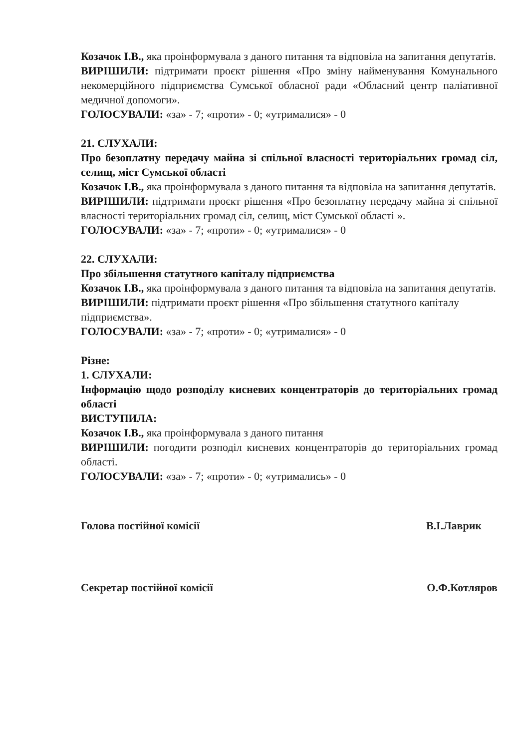Козачок І.В., яка проінформувала з даного питання та відповіла на запитання депутатів.
ВИРІШИЛИ: підтримати проєкт рішення «Про зміну найменування Комунального некомерційного підприємства Сумської обласної ради «Обласний центр паліативної медичної допомоги».
ГОЛОСУВАЛИ: «за» - 7; «проти» - 0; «утрималися» - 0
21. СЛУХАЛИ:
Про безоплатну передачу майна зі спільної власності територіальних громад сіл, селищ, міст Сумської області
Козачок І.В., яка проінформувала з даного питання та відповіла на запитання депутатів.
ВИРІШИЛИ: підтримати проєкт рішення «Про безоплатну передачу майна зі спільної власності територіальних громад сіл, селищ, міст Сумської області ».
ГОЛОСУВАЛИ: «за» - 7; «проти» - 0; «утрималися» - 0
22. СЛУХАЛИ:
Про збільшення статутного капіталу підприємства
Козачок І.В., яка проінформувала з даного питання та відповіла на запитання депутатів.
ВИРІШИЛИ: підтримати проєкт рішення «Про збільшення статутного капіталу підприємства».
ГОЛОСУВАЛИ: «за» - 7; «проти» - 0; «утрималися» - 0
Різне:
1. СЛУХАЛИ:
Інформацію щодо розподілу кисневих концентраторів до територіальних громад області
ВИСТУПИЛА:
Козачок І.В., яка проінформувала з даного питання
ВИРІШИЛИ: погодити розподіл кисневих концентраторів до територіальних громад області.
ГОЛОСУВАЛИ: «за» - 7; «проти» - 0; «утримались» - 0
Голова постійної комісії В.І.Лаврик
Секретар постійної комісії О.Ф.Котляров